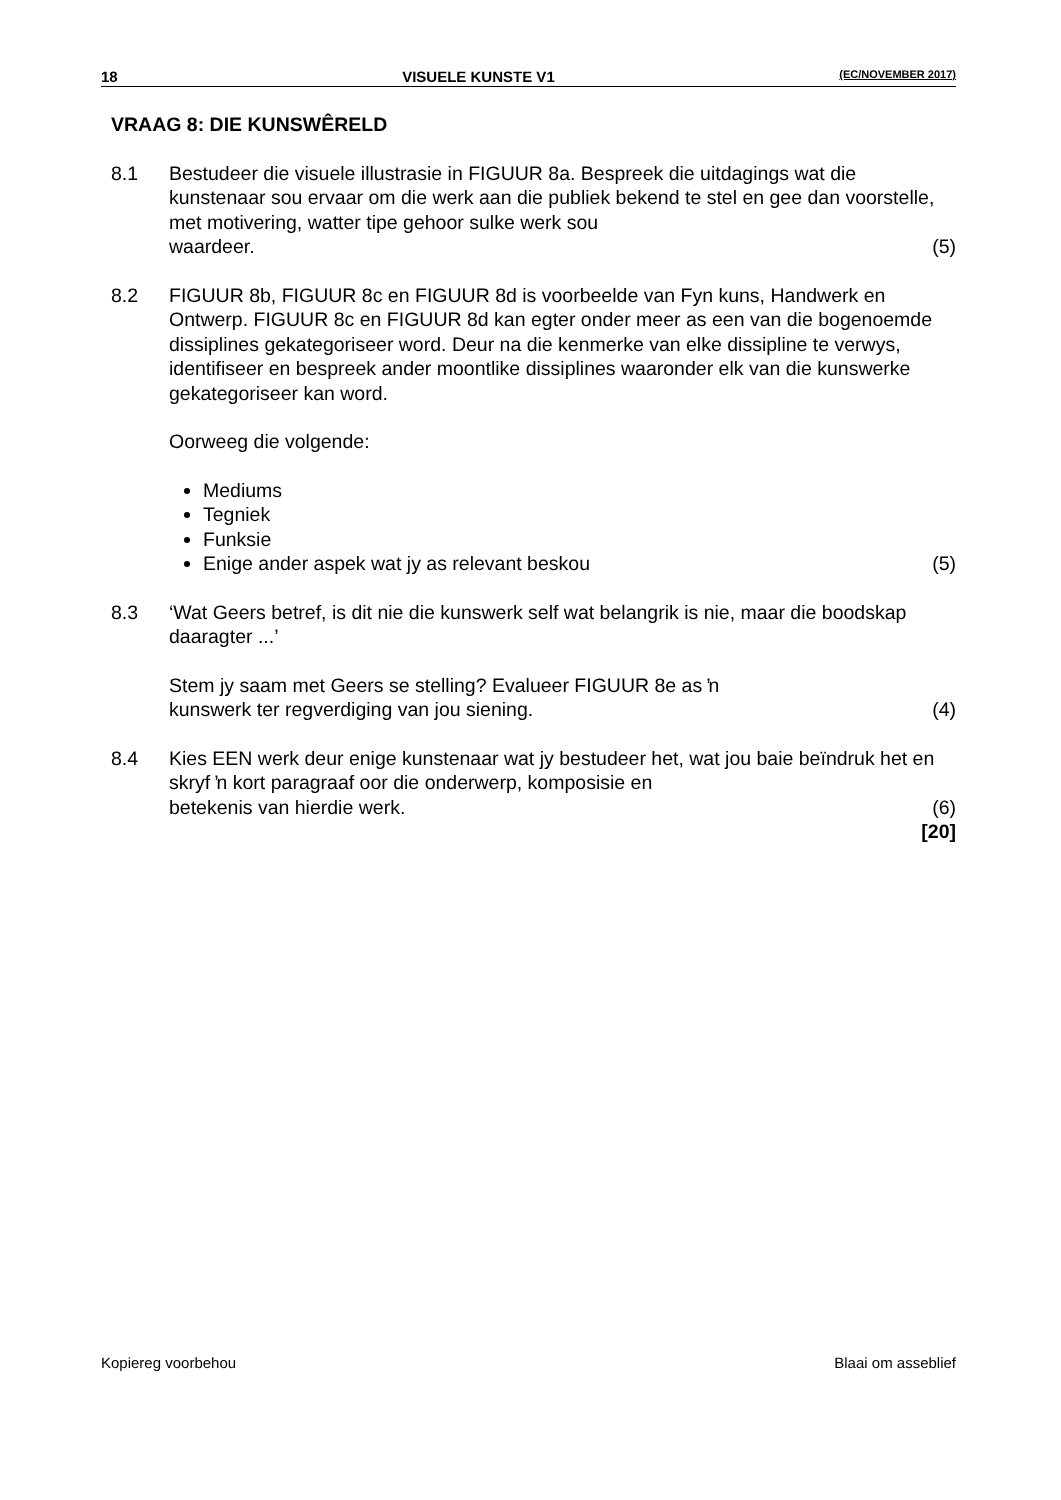18 VISUELE KUNSTE V1 (EC/NOVEMBER 2017)
VRAAG 8: DIE KUNSWÊRELD
8.1 Bestudeer die visuele illustrasie in FIGUUR 8a. Bespreek die uitdagings wat die kunstenaar sou ervaar om die werk aan die publiek bekend te stel en gee dan voorstelle, met motivering, watter tipe gehoor sulke werk sou
waardeer. (5)
8.2 FIGUUR 8b, FIGUUR 8c en FIGUUR 8d is voorbeelde van Fyn kuns, Handwerk en Ontwerp. FIGUUR 8c en FIGUUR 8d kan egter onder meer as een van die bogenoemde dissiplines gekategoriseer word. Deur na die kenmerke van elke dissipline te verwys, identifiseer en bespreek ander moontlike dissiplines waaronder elk van die kunswerke gekategoriseer kan word.
Oorweeg die volgende:
Mediums
Tegniek
Funksie
Enige ander aspek wat jy as relevant beskou (5)
8.3 ‘Wat Geers betref, is dit nie die kunswerk self wat belangrik is nie, maar die boodskap daaragter ...’
Stem jy saam met Geers se stelling? Evalueer FIGUUR 8e as ŉ
kunswerk ter regverdiging van jou siening. (4)
8.4 Kies EEN werk deur enige kunstenaar wat jy bestudeer het, wat jou baie beïndruk het en skryf ŉ kort paragraaf oor die onderwerp, komposisie en
betekenis van hierdie werk. (6)
[20]
Kopiereg voorbehou Blaai om asseblief